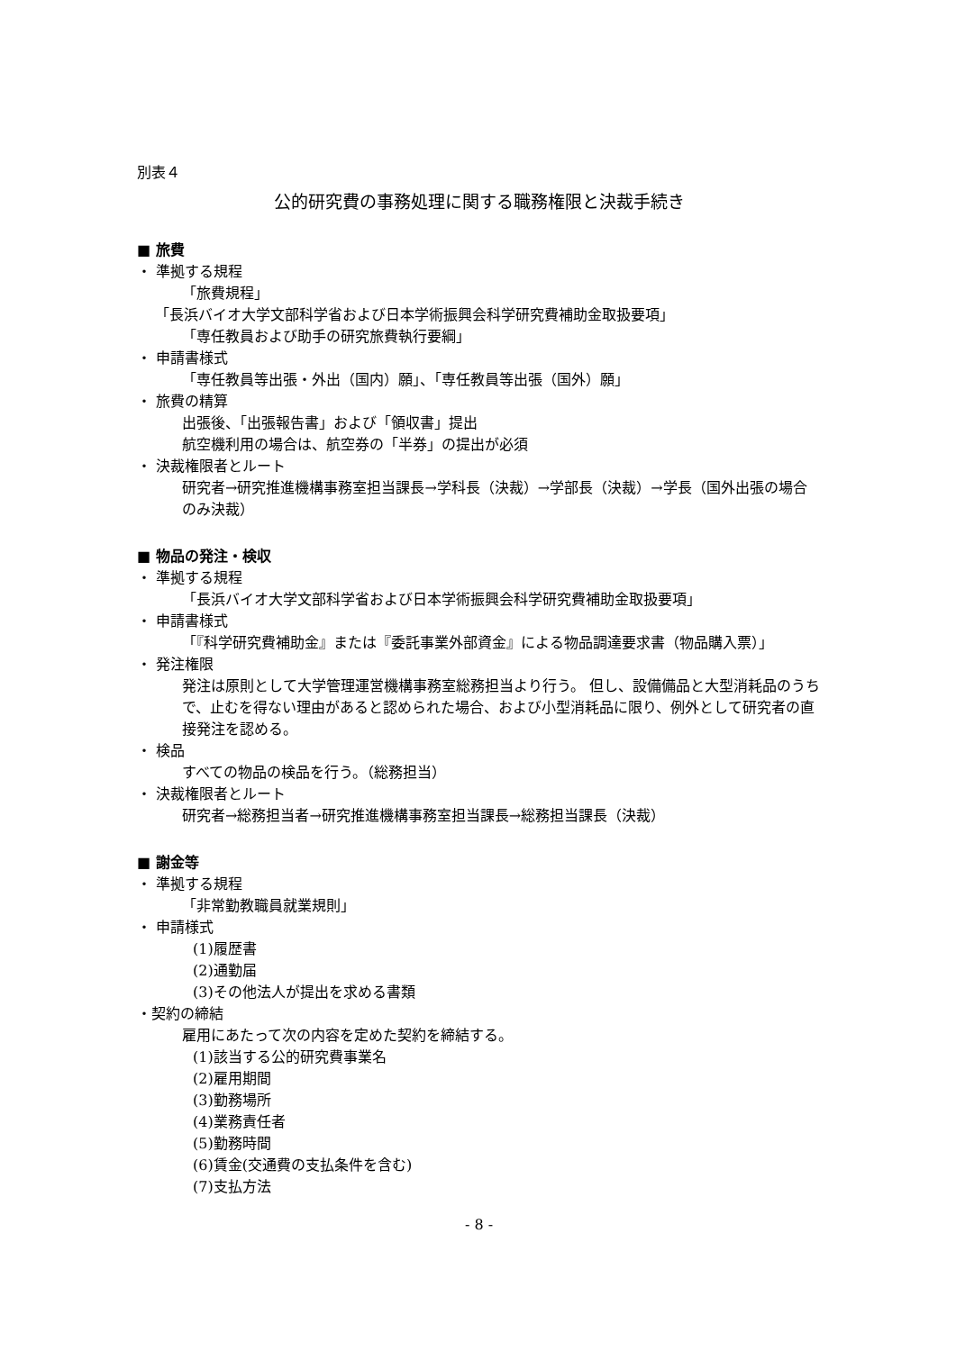別表４
公的研究費の事務処理に関する職務権限と決裁手続き
■ 旅費
・ 準拠する規程
「旅費規程」
「長浜バイオ大学文部科学省および日本学術振興会科学研究費補助金取扱要項」
「専任教員および助手の研究旅費執行要綱」
・ 申請書様式
「専任教員等出張・外出（国内）願」、「専任教員等出張（国外）願」
・ 旅費の精算
出張後、「出張報告書」および「領収書」提出
航空機利用の場合は、航空券の「半券」の提出が必須
・ 決裁権限者とルート
研究者→研究推進機構事務室担当課長→学科長（決裁）→学部長（決裁）→学長（国外出張の場合のみ決裁）
■ 物品の発注・検収
・ 準拠する規程
「長浜バイオ大学文部科学省および日本学術振興会科学研究費補助金取扱要項」
・ 申請書様式
「『科学研究費補助金』または『委託事業外部資金』による物品調達要求書（物品購入票）」
・ 発注権限
発注は原則として大学管理運営機構事務室総務担当より行う。 但し、設備備品と大型消耗品のうちで、止むを得ない理由があると認められた場合、および小型消耗品に限り、例外として研究者の直接発注を認める。
・ 検品
すべての物品の検品を行う。（総務担当）
・ 決裁権限者とルート
研究者→総務担当者→研究推進機構事務室担当課長→総務担当課長（決裁）
■ 謝金等
・ 準拠する規程
「非常勤教職員就業規則」
・ 申請様式
(1)履歴書
(2)通勤届
(3)その他法人が提出を求める書類
・契約の締結
雇用にあたって次の内容を定めた契約を締結する。
(1)該当する公的研究費事業名
(2)雇用期間
(3)勤務場所
(4)業務責任者
(5)勤務時間
(6)賃金(交通費の支払条件を含む)
(7)支払方法
- 8 -